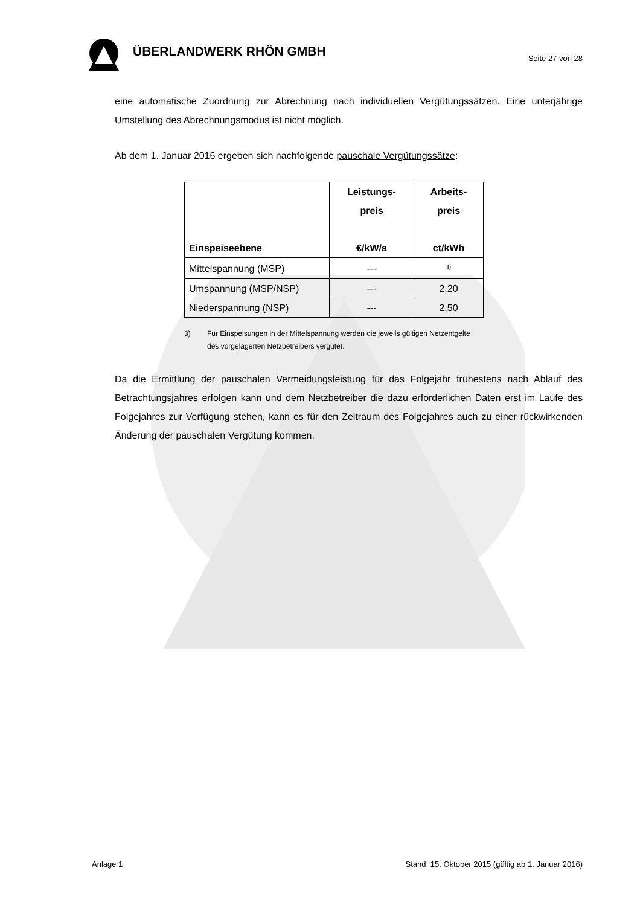ÜBERLANDWERK RHÖN GMBH
Seite 27 von 28
eine automatische Zuordnung zur Abrechnung nach individuellen Vergütungssätzen. Eine unterjährige Umstellung des Abrechnungsmodus ist nicht möglich.
Ab dem 1. Januar 2016 ergeben sich nachfolgende pauschale Vergütungssätze:
| Einspeiseebene | Leistungs- preis €/kW/a | Arbeits- preis ct/kWh |
| --- | --- | --- |
| Mittelspannung (MSP) | --- | <sup>3)</sup> |
| Umspannung (MSP/NSP) | --- | 2,20 |
| Niederspannung (NSP) | --- | 2,50 |
3) Für Einspeisungen in der Mittelspannung werden die jeweils gültigen Netzentgelte des vorgelagerten Netzbetreibers vergütet.
Da die Ermittlung der pauschalen Vermeidungsleistung für das Folgejahr frühestens nach Ablauf des Betrachtungsjahres erfolgen kann und dem Netzbetreiber die dazu erforderlichen Daten erst im Laufe des Folgejahres zur Verfügung stehen, kann es für den Zeitraum des Folgejahres auch zu einer rückwirkenden Änderung der pauschalen Vergütung kommen.
Anlage 1 Stand: 15. Oktober 2015 (gültig ab 1. Januar 2016)